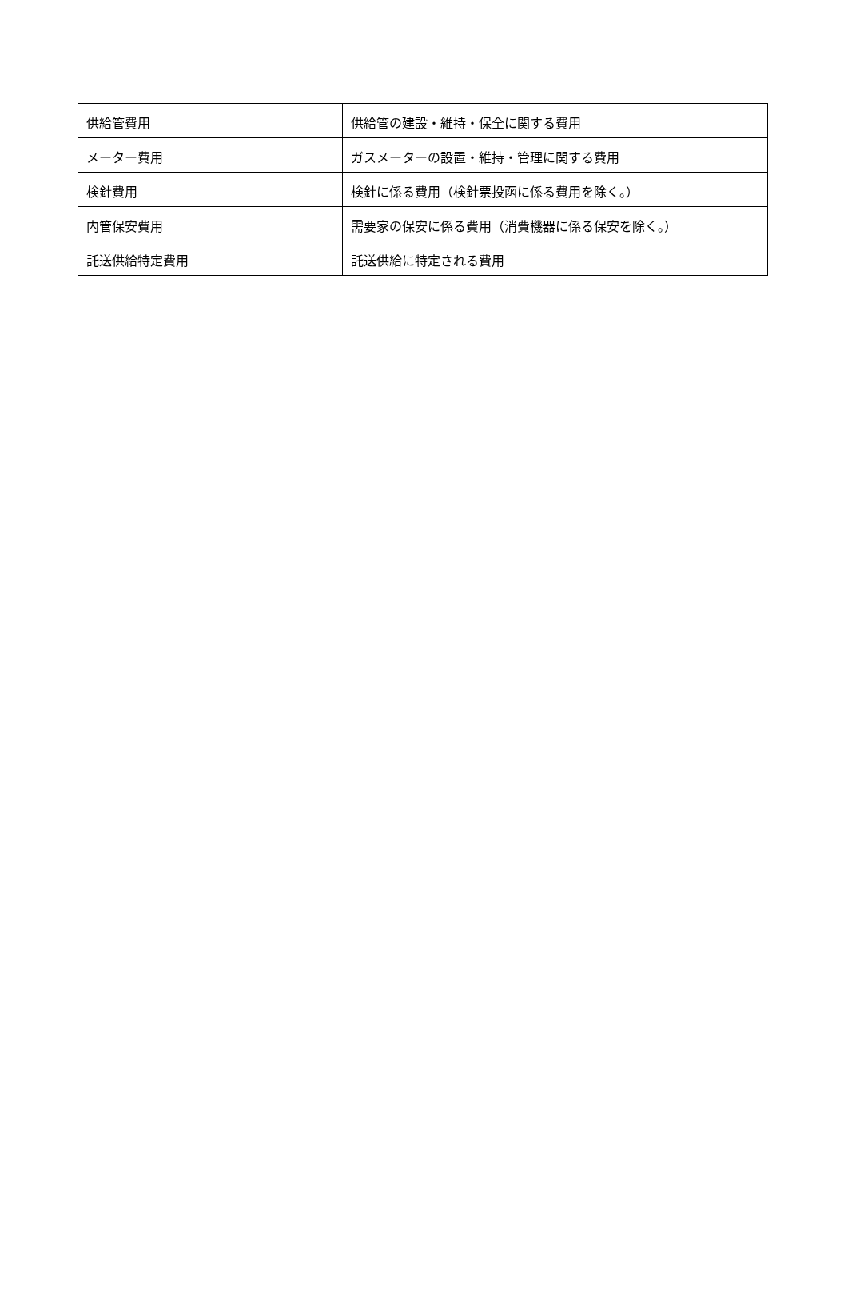| 供給管費用 | 供給管の建設・維持・保全に関する費用 |
| メーター費用 | ガスメーターの設置・維持・管理に関する費用 |
| 検針費用 | 検針に係る費用（検針票投函に係る費用を除く。） |
| 内管保安費用 | 需要家の保安に係る費用（消費機器に係る保安を除く。） |
| 託送供給特定費用 | 託送供給に特定される費用 |